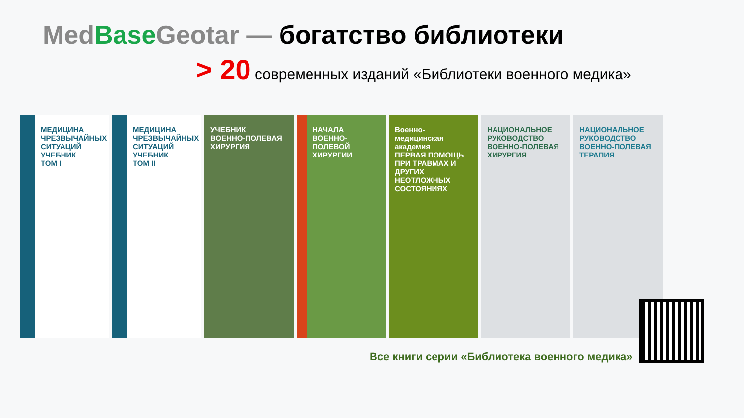Med Base Geotar — богатство библиотеки
> 20 современных изданий «Библиотеки военного медика»
МЕДИЦИНА ЧРЕЗВЫЧАЙНЫХ СИТУАЦИЙ
УЧЕБНИК
ТОМ I
МЕДИЦИНА ЧРЕЗВЫЧАЙНЫХ СИТУАЦИЙ
УЧЕБНИК
ТОМ II
УЧЕБНИК
ВОЕННО-ПОЛЕВАЯ ХИРУРГИЯ
НАЧАЛА ВОЕННО-ПОЛЕВОЙ ХИРУРГИИ
Военно-медицинская академия
ПЕРВАЯ ПОМОЩЬ ПРИ ТРАВМАХ И ДРУГИХ НЕОТЛОЖНЫХ СОСТОЯНИЯХ
НАЦИОНАЛЬНОЕ РУКОВОДСТВО
ВОЕННО-ПОЛЕВАЯ ХИРУРГИЯ
НАЦИОНАЛЬНОЕ РУКОВОДСТВО
ВОЕННО-ПОЛЕВАЯ ТЕРАПИЯ
Все книги серии «Библиотека военного медика»